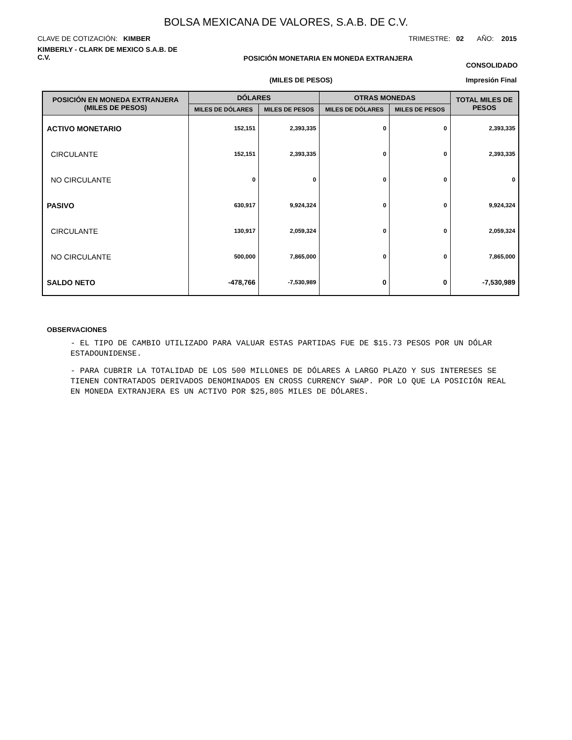BOLSA MEXICANA DE VALORES, S.A.B. DE C.V.
CLAVE DE COTIZACIÓN: KIMBER TRIMESTRE: 02 AÑO: 2015
KIMBERLY - CLARK DE MEXICO S.A.B. DE C.V. POSICIÓN MONETARIA EN MONEDA EXTRANJERA CONSOLIDADO
(MILES DE PESOS) Impresión Final
| POSICIÓN EN MONEDA EXTRANJERA (MILES DE PESOS) | DÓLARES | | OTRAS MONEDAS | | TOTAL MILES DE PESOS |
| --- | --- | --- | --- | --- | --- |
| | MILES DE DÓLARES | MILES DE PESOS | MILES DE DÓLARES | MILES DE PESOS | |
| ACTIVO MONETARIO | 152,151 | 2,393,335 | 0 | 0 | 2,393,335 |
| CIRCULANTE | 152,151 | 2,393,335 | 0 | 0 | 2,393,335 |
| NO CIRCULANTE | 0 | 0 | 0 | 0 | 0 |
| PASIVO | 630,917 | 9,924,324 | 0 | 0 | 9,924,324 |
| CIRCULANTE | 130,917 | 2,059,324 | 0 | 0 | 2,059,324 |
| NO CIRCULANTE | 500,000 | 7,865,000 | 0 | 0 | 7,865,000 |
| SALDO NETO | -478,766 | -7,530,989 | 0 | 0 | -7,530,989 |
OBSERVACIONES
- EL TIPO DE CAMBIO UTILIZADO PARA VALUAR ESTAS PARTIDAS FUE DE $15.73 PESOS POR UN DÓLAR ESTADOUNIDENSE.
- PARA CUBRIR LA TOTALIDAD DE LOS 500 MILLONES DE DÓLARES A LARGO PLAZO Y SUS INTERESES SE TIENEN CONTRATADOS DERIVADOS DENOMINADOS EN CROSS CURRENCY SWAP. POR LO QUE LA POSICIÓN REAL EN MONEDA EXTRANJERA ES UN ACTIVO POR $25,805 MILES DE DÓLARES.